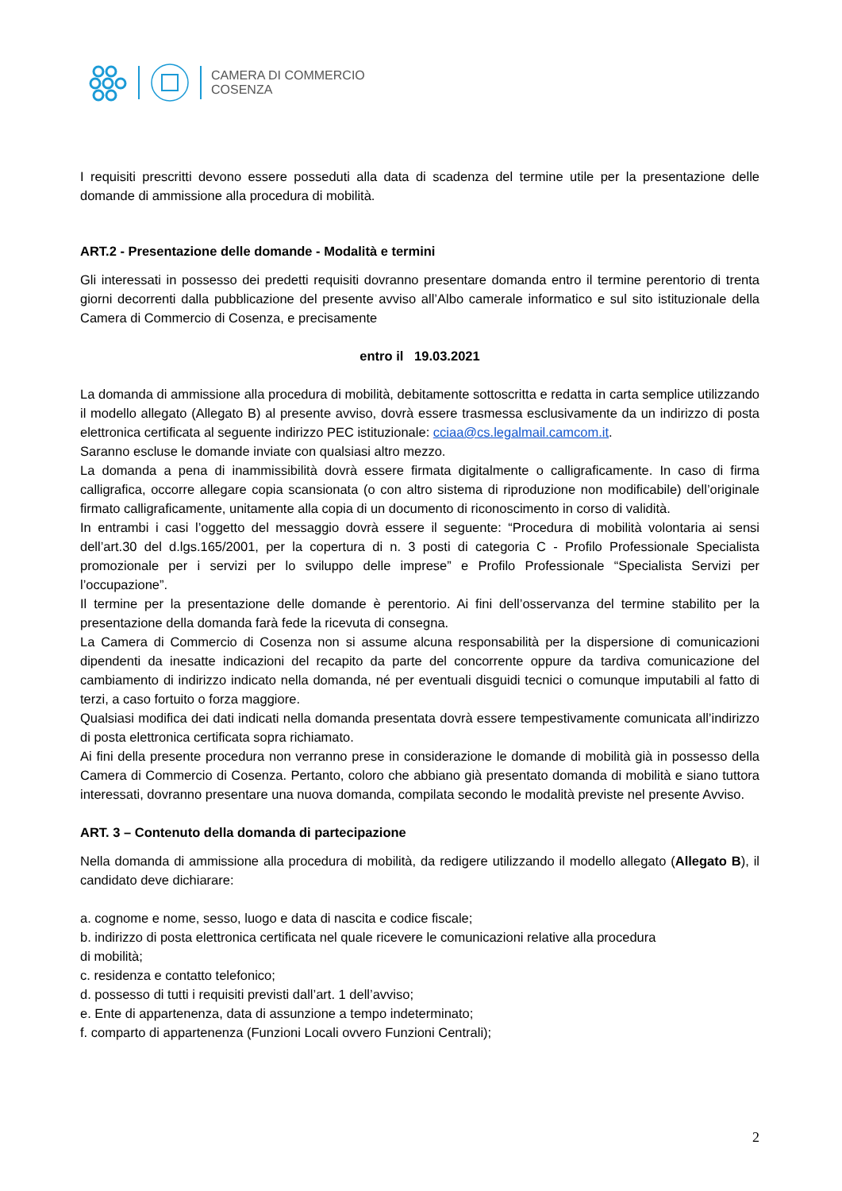CAMERA DI COMMERCIO
COSENZA
I requisiti prescritti devono essere posseduti alla data di scadenza del termine utile per la presentazione delle domande di ammissione alla procedura di mobilità.
ART.2 - Presentazione delle domande - Modalità e termini
Gli interessati in possesso dei predetti requisiti dovranno presentare domanda entro il termine perentorio di trenta giorni decorrenti dalla pubblicazione del presente avviso all’Albo camerale informatico e sul sito istituzionale della Camera di Commercio di Cosenza, e precisamente
entro il 19.03.2021
La domanda di ammissione alla procedura di mobilità, debitamente sottoscritta e redatta in carta semplice utilizzando il modello allegato (Allegato B) al presente avviso, dovrà essere trasmessa esclusivamente da un indirizzo di posta elettronica certificata al seguente indirizzo PEC istituzionale: cciaa@cs.legalmail.camcom.it.
Saranno escluse le domande inviate con qualsiasi altro mezzo.
La domanda a pena di inammissibilità dovrà essere firmata digitalmente o calligraficamente. In caso di firma calligrafica, occorre allegare copia scansionata (o con altro sistema di riproduzione non modificabile) dell’originale firmato calligraficamente, unitamente alla copia di un documento di riconoscimento in corso di validità.
In entrambi i casi l’oggetto del messaggio dovrà essere il seguente: “Procedura di mobilità volontaria ai sensi dell’art.30 del d.lgs.165/2001, per la copertura di n. 3 posti di categoria C - Profilo Professionale Specialista promozionale per i servizi per lo sviluppo delle imprese” e Profilo Professionale “Specialista Servizi per l’occupazione”.
Il termine per la presentazione delle domande è perentorio. Ai fini dell’osservanza del termine stabilito per la presentazione della domanda farà fede la ricevuta di consegna.
La Camera di Commercio di Cosenza non si assume alcuna responsabilità per la dispersione di comunicazioni dipendenti da inesatte indicazioni del recapito da parte del concorrente oppure da tardiva comunicazione del cambiamento di indirizzo indicato nella domanda, né per eventuali disguidi tecnici o comunque imputabili al fatto di terzi, a caso fortuito o forza maggiore.
Qualsiasi modifica dei dati indicati nella domanda presentata dovrà essere tempestivamente comunicata all’indirizzo di posta elettronica certificata sopra richiamato.
Ai fini della presente procedura non verranno prese in considerazione le domande di mobilità già in possesso della Camera di Commercio di Cosenza. Pertanto, coloro che abbiano già presentato domanda di mobilità e siano tuttora interessati, dovranno presentare una nuova domanda, compilata secondo le modalità previste nel presente Avviso.
ART. 3 – Contenuto della domanda di partecipazione
Nella domanda di ammissione alla procedura di mobilità, da redigere utilizzando il modello allegato (Allegato B), il candidato deve dichiarare:
a. cognome e nome, sesso, luogo e data di nascita e codice fiscale;
b. indirizzo di posta elettronica certificata nel quale ricevere le comunicazioni relative alla procedura
di mobilità;
c. residenza e contatto telefonico;
d. possesso di tutti i requisiti previsti dall’art. 1 dell’avviso;
e. Ente di appartenenza, data di assunzione a tempo indeterminato;
f. comparto di appartenenza (Funzioni Locali ovvero Funzioni Centrali);
2